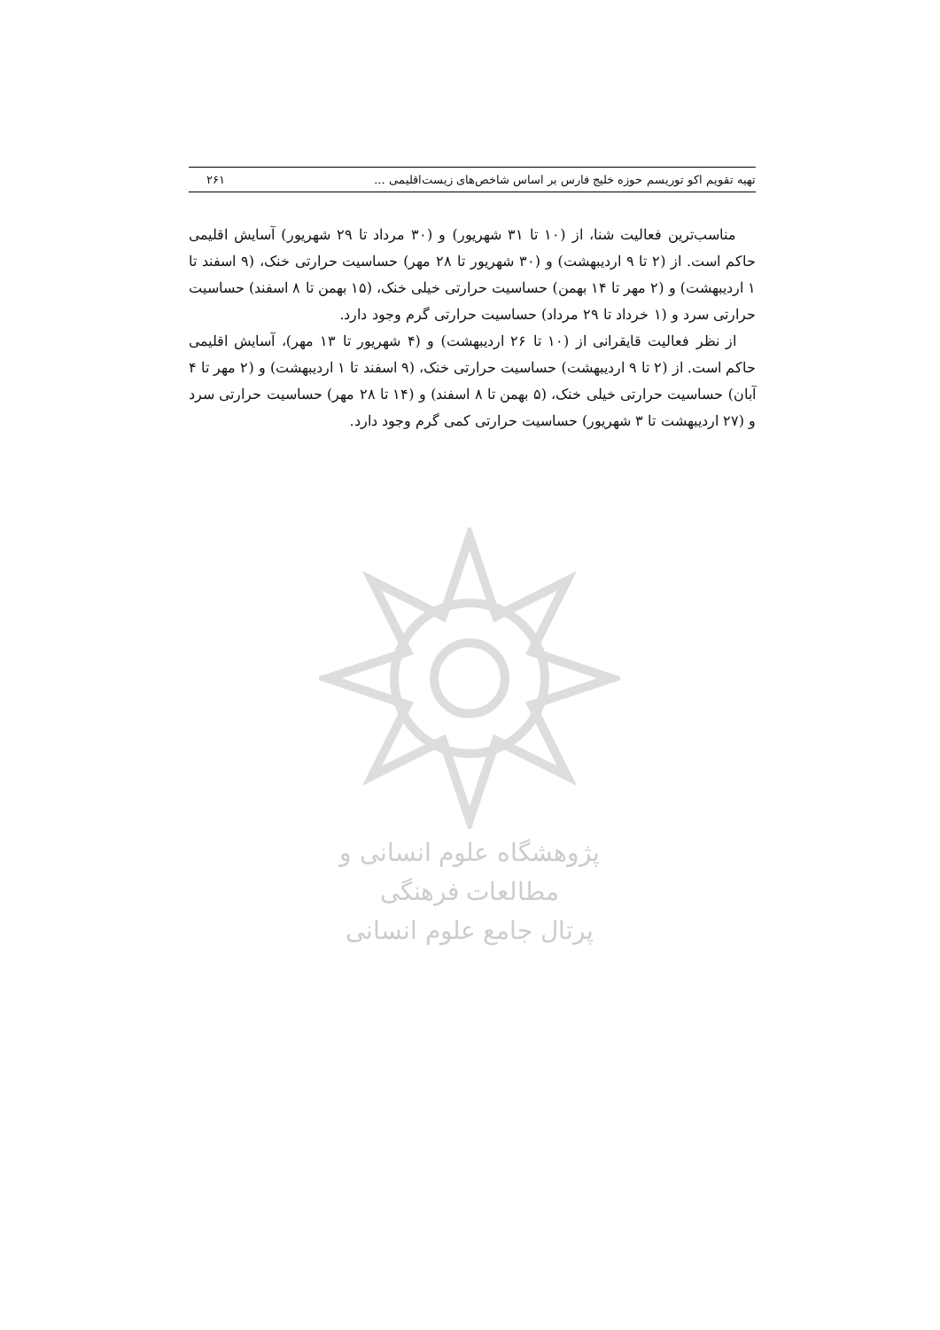تهیه تقویم اکو توریسم حوزه خلیج فارس بر اساس شاخص‌های زیست‌اقلیمی ... ۲۶۱
مناسب‌ترین فعالیت شنا، از (۱۰ تا ۳۱ شهریور) و (۳۰ مرداد تا ۲۹ شهریور) آسایش اقلیمی حاکم است. از (۲ تا ۹ اردیبهشت) و (۳۰ شهریور تا ۲۸ مهر) حساسیت حرارتی خنک، (۹ اسفند تا ۱ اردیبهشت) و (۲ مهر تا ۱۴ بهمن) حساسیت حرارتی خیلی خنک، (۱۵ بهمن تا ۸ اسفند) حساسیت حرارتی سرد و (۱ خرداد تا ۲۹ مرداد) حساسیت حرارتی گرم وجود دارد.
از نظر فعالیت قایقرانی از (۱۰ تا ۲۶ اردیبهشت) و (۴ شهریور تا ۱۳ مهر)، آسایش اقلیمی حاکم است. از (۲ تا ۹ اردیبهشت) حساسیت حرارتی خنک، (۹ اسفند تا ۱ اردیبهشت) و (۲ مهر تا ۴ آبان) حساسیت حرارتی خیلی خنک، (۵ بهمن تا ۸ اسفند) و (۱۴ تا ۲۸ مهر) حساسیت حرارتی سرد و (۲۷ اردیبهشت تا ۳ شهریور) حساسیت حرارتی کمی گرم وجود دارد.
پژوهشگاه علوم انسانی و مطالعات فرهنگی
پرتال جامع علوم انسانی